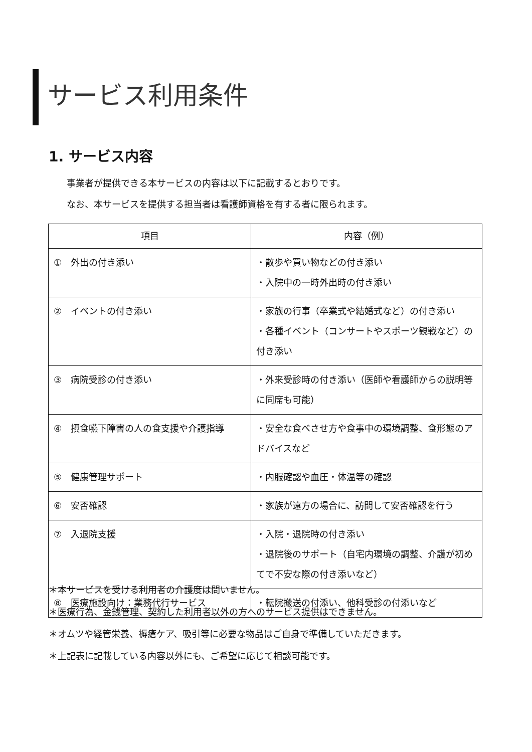サービス利用条件
1. サービス内容
事業者が提供できる本サービスの内容は以下に記載するとおりです。
なお、本サービスを提供する担当者は看護師資格を有する者に限られます。
| 項目 | 内容（例） |
| --- | --- |
| ① 外出の付き添い | ・散歩や買い物などの付き添い ・入院中の一時外出時の付き添い |
| ② イベントの付き添い | ・家族の行事（卒業式や結婚式など）の付き添い ・各種イベント（コンサートやスポーツ観戦など）の付き添い |
| ③ 病院受診の付き添い | ・外来受診時の付き添い（医師や看護師からの説明等に同席も可能） |
| ④ 摂食嚥下障害の人の食支援や介護指導 | ・安全な食べさせ方や食事中の環境調整、食形態のアドバイスなど |
| ⑤ 健康管理サポート | ・内服確認や血圧・体温等の確認 |
| ⑥ 安否確認 | ・家族が遠方の場合に、訪問して安否確認を行う |
| ⑦ 入退院支援 | ・入院・退院時の付き添い ・退院後のサポート（自宅内環境の調整、介護が初めてで不安な際の付き添いなど） |
| ⑧ 医療施設向け：業務代行サービス | ・転院搬送の付添い、他科受診の付添いなど |
＊本サービスを受ける利用者の介護度は問いません。
＊医療行為、金銭管理、契約した利用者以外の方へのサービス提供はできません。
＊オムツや経管栄養、褥瘡ケア、吸引等に必要な物品はご自身で準備していただきます。
＊上記表に記載している内容以外にも、ご希望に応じて相談可能です。